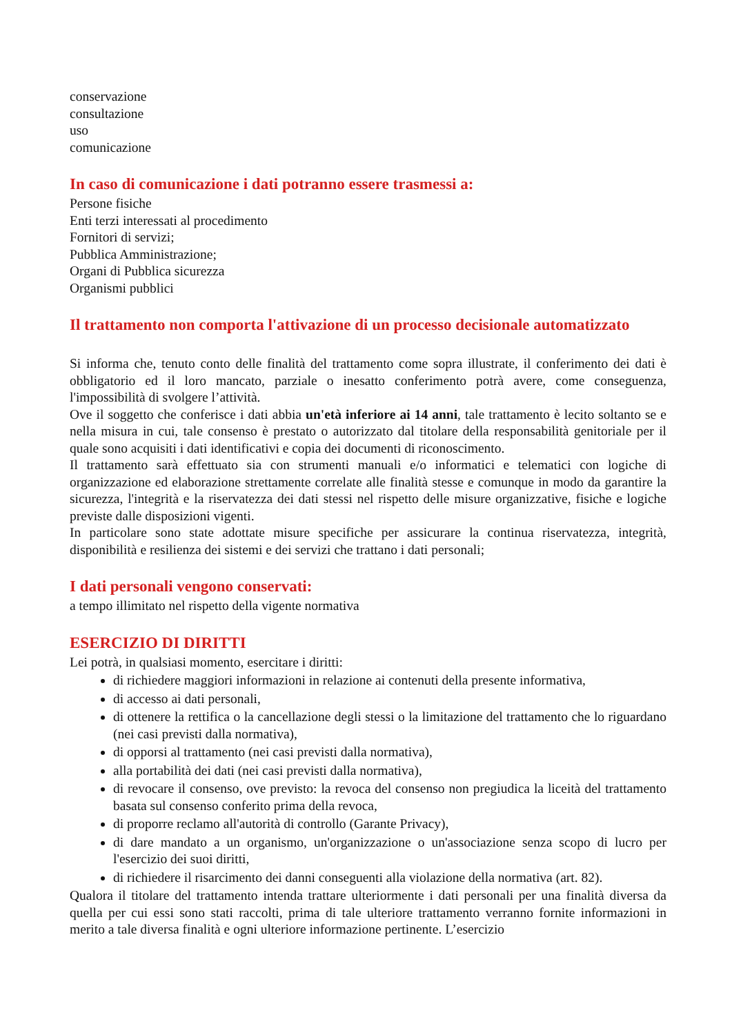conservazione
consultazione
uso
comunicazione
In caso di comunicazione i dati potranno essere trasmessi a:
Persone fisiche
Enti terzi interessati al procedimento
Fornitori di servizi;
Pubblica Amministrazione;
Organi di Pubblica sicurezza
Organismi pubblici
Il trattamento non comporta l'attivazione di un processo decisionale automatizzato
Si informa che, tenuto conto delle finalità del trattamento come sopra illustrate, il conferimento dei dati è obbligatorio ed il loro mancato, parziale o inesatto conferimento potrà avere, come conseguenza, l'impossibilità di svolgere l’attività.
Ove il soggetto che conferisce i dati abbia un'età inferiore ai 14 anni, tale trattamento è lecito soltanto se e nella misura in cui, tale consenso è prestato o autorizzato dal titolare della responsabilità genitoriale per il quale sono acquisiti i dati identificativi e copia dei documenti di riconoscimento.
Il trattamento sarà effettuato sia con strumenti manuali e/o informatici e telematici con logiche di organizzazione ed elaborazione strettamente correlate alle finalità stesse e comunque in modo da garantire la sicurezza, l'integrità e la riservatezza dei dati stessi nel rispetto delle misure organizzative, fisiche e logiche previste dalle disposizioni vigenti.
In particolare sono state adottate misure specifiche per assicurare la continua riservatezza, integrità, disponibilità e resilienza dei sistemi e dei servizi che trattano i dati personali;
I dati personali vengono conservati:
a tempo illimitato nel rispetto della vigente normativa
ESERCIZIO DI DIRITTI
Lei potrà, in qualsiasi momento, esercitare i diritti:
di richiedere maggiori informazioni in relazione ai contenuti della presente informativa,
di accesso ai dati personali,
di ottenere la rettifica o la cancellazione degli stessi o la limitazione del trattamento che lo riguardano (nei casi previsti dalla normativa),
di opporsi al trattamento (nei casi previsti dalla normativa),
alla portabilità dei dati (nei casi previsti dalla normativa),
di revocare il consenso, ove previsto: la revoca del consenso non pregiudica la liceità del trattamento basata sul consenso conferito prima della revoca,
di proporre reclamo all'autorità di controllo (Garante Privacy),
di dare mandato a un organismo, un'organizzazione o un'associazione senza scopo di lucro per l'esercizio dei suoi diritti,
di richiedere il risarcimento dei danni conseguenti alla violazione della normativa (art. 82).
Qualora il titolare del trattamento intenda trattare ulteriormente i dati personali per una finalità diversa da quella per cui essi sono stati raccolti, prima di tale ulteriore trattamento verranno fornite informazioni in merito a tale diversa finalità e ogni ulteriore informazione pertinente. L’esercizio